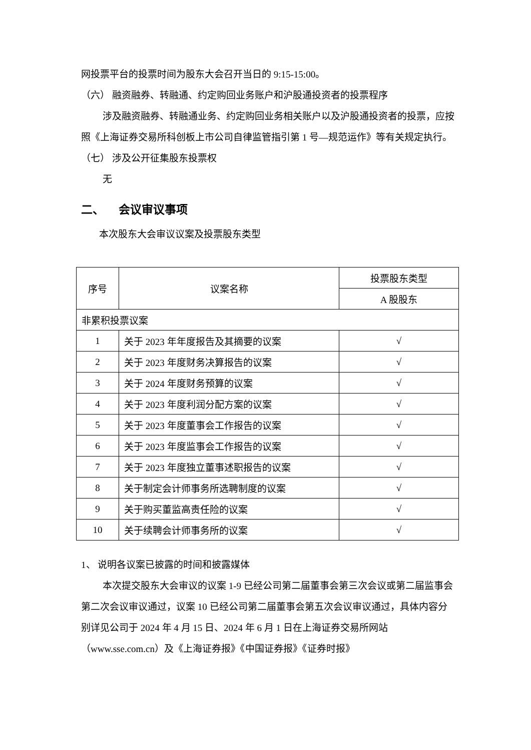网投票平台的投票时间为股东大会召开当日的 9:15-15:00。
（六） 融资融券、转融通、约定购回业务账户和沪股通投资者的投票程序
涉及融资融券、转融通业务、约定购回业务相关账户以及沪股通投资者的投票，应按照《上海证券交易所科创板上市公司自律监管指引第 1 号—规范运作》等有关规定执行。
（七） 涉及公开征集股东投票权
无
二、 会议审议事项
本次股东大会审议议案及投票股东类型
| 序号 | 议案名称 | 投票股东类型 |
| --- | --- | --- |
| | | A 股股东 |
| 非累积投票议案 | | |
| 1 | 关于 2023 年年度报告及其摘要的议案 | √ |
| 2 | 关于 2023 年度财务决算报告的议案 | √ |
| 3 | 关于 2024 年度财务预算的议案 | √ |
| 4 | 关于 2023 年度利润分配方案的议案 | √ |
| 5 | 关于 2023 年度董事会工作报告的议案 | √ |
| 6 | 关于 2023 年度监事会工作报告的议案 | √ |
| 7 | 关于 2023 年度独立董事述职报告的议案 | √ |
| 8 | 关于制定会计师事务所选聘制度的议案 | √ |
| 9 | 关于购买董监高责任险的议案 | √ |
| 10 | 关于续聘会计师事务所的议案 | √ |
1、 说明各议案已披露的时间和披露媒体
本次提交股东大会审议的议案 1-9 已经公司第二届董事会第三次会议或第二届监事会第二次会议审议通过，议案 10 已经公司第二届董事会第五次会议审议通过，具体内容分别详见公司于 2024 年 4 月 15 日、2024 年 6 月 1 日在上海证券交易所网站（www.sse.com.cn）及《上海证券报》《中国证券报》《证券时报》